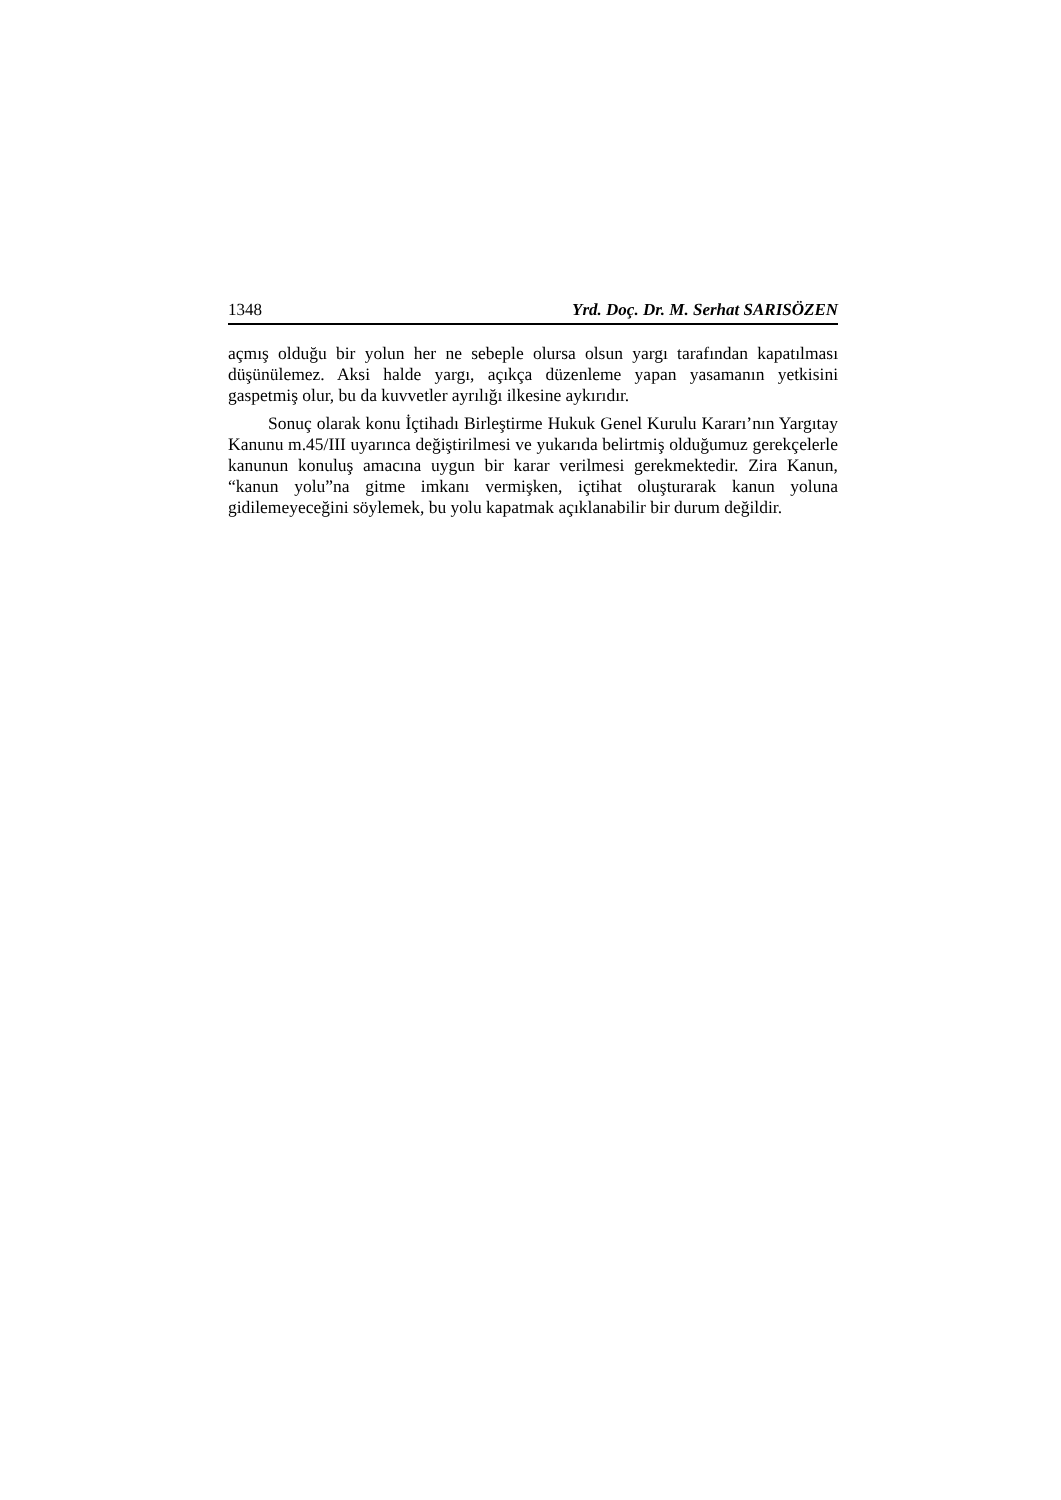1348 Yrd. Doç. Dr. M. Serhat SARISÖZEN
açmış olduğu bir yolun her ne sebeple olursa olsun yargı tarafından kapatılması düşünülemez. Aksi halde yargı, açıkça düzenleme yapan yasamanın yetkisini gaspetmiş olur, bu da kuvvetler ayrılığı ilkesine aykırıdır.
Sonuç olarak konu İçtihadı Birleştirme Hukuk Genel Kurulu Kararı’nın Yargıtay Kanunu m.45/III uyarınca değiştirilmesi ve yukarıda belirtmiş olduğumuz gerekçelerle kanunun konuluş amacına uygun bir karar verilmesi gerekmektedir. Zira Kanun, “kanun yolu”na gitme imkanı vermişken, içtihat oluşturarak kanun yoluna gidilemeyeceğini söylemek, bu yolu kapatmak açıklanabilir bir durum değildir.